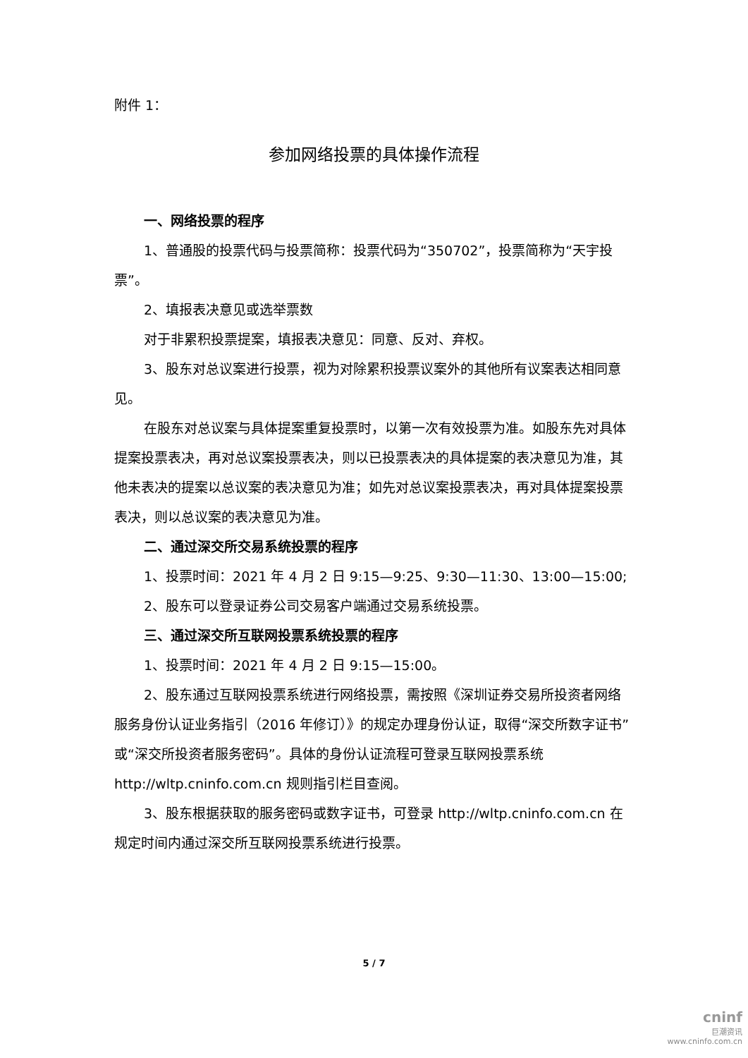附件 1：
参加网络投票的具体操作流程
一、网络投票的程序
1、普通股的投票代码与投票简称：投票代码为“350702”，投票简称为“天宇投票”。
2、填报表决意见或选举票数
对于非累积投票提案，填报表决意见：同意、反对、弃权。
3、股东对总议案进行投票，视为对除累积投票议案外的其他所有议案表达相同意见。
在股东对总议案与具体提案重复投票时，以第一次有效投票为准。如股东先对具体提案投票表决，再对总议案投票表决，则以已投票表决的具体提案的表决意见为准，其他未表决的提案以总议案的表决意见为准；如先对总议案投票表决，再对具体提案投票表决，则以总议案的表决意见为准。
二、通过深交所交易系统投票的程序
1、投票时间：2021 年 4 月 2 日 9:15—9:25、9:30—11:30、13:00—15:00;
2、股东可以登录证券公司交易客户端通过交易系统投票。
三、通过深交所互联网投票系统投票的程序
1、投票时间：2021 年 4 月 2 日 9:15—15:00。
2、股东通过互联网投票系统进行网络投票，需按照《深圳证券交易所投资者网络服务身份认证业务指引（2016 年修订）》的规定办理身份认证，取得“深交所数字证书”或“深交所投资者服务密码”。具体的身份认证流程可登录互联网投票系统 http://wltp.cninfo.com.cn 规则指引栏目查阅。
3、股东根据获取的服务密码或数字证书，可登录 http://wltp.cninfo.com.cn 在规定时间内通过深交所互联网投票系统进行投票。
5 / 7
cninf
巨潮资讯
www.cninfo.com.cn